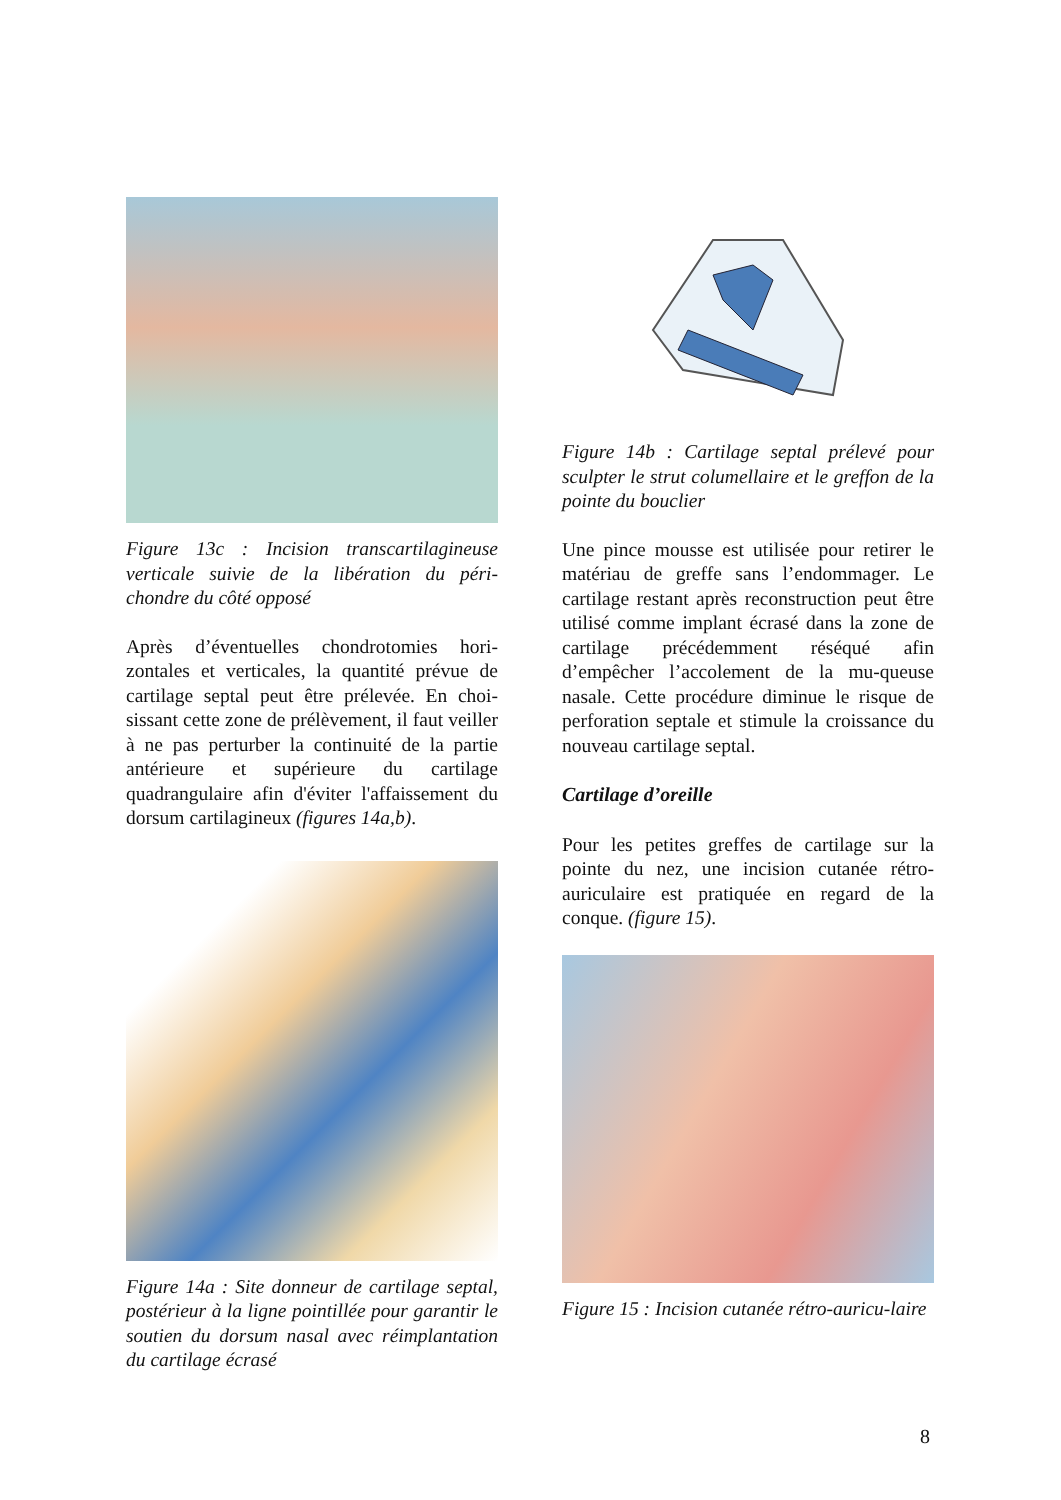Figure 13c : Incision transcartilagineuse verticale suivie de la libération du péri-chondre du côté opposé
Après d’éventuelles chondrotomies hori-zontales et verticales, la quantité prévue de cartilage septal peut être prélevée. En choi-sissant cette zone de prélèvement, il faut veiller à ne pas perturber la continuité de la partie antérieure et supérieure du cartilage quadrangulaire afin d'éviter l'affaissement du dorsum cartilagineux (figures 14a,b).
Figure 14a : Site donneur de cartilage septal, postérieur à la ligne pointillée pour garantir le soutien du dorsum nasal avec réimplantation du cartilage écrasé
Figure 14b : Cartilage septal prélevé pour sculpter le strut columellaire et le greffon de la pointe du bouclier
Une pince mousse est utilisée pour retirer le matériau de greffe sans l’endommager. Le cartilage restant après reconstruction peut être utilisé comme implant écrasé dans la zone de cartilage précédemment réséqué afin d’empêcher l’accolement de la mu-queuse nasale. Cette procédure diminue le risque de perforation septale et stimule la croissance du nouveau cartilage septal.
Cartilage d’oreille
Pour les petites greffes de cartilage sur la pointe du nez, une incision cutanée rétro-auriculaire est pratiquée en regard de la conque. (figure 15).
Figure 15 : Incision cutanée rétro-auricu-laire
8